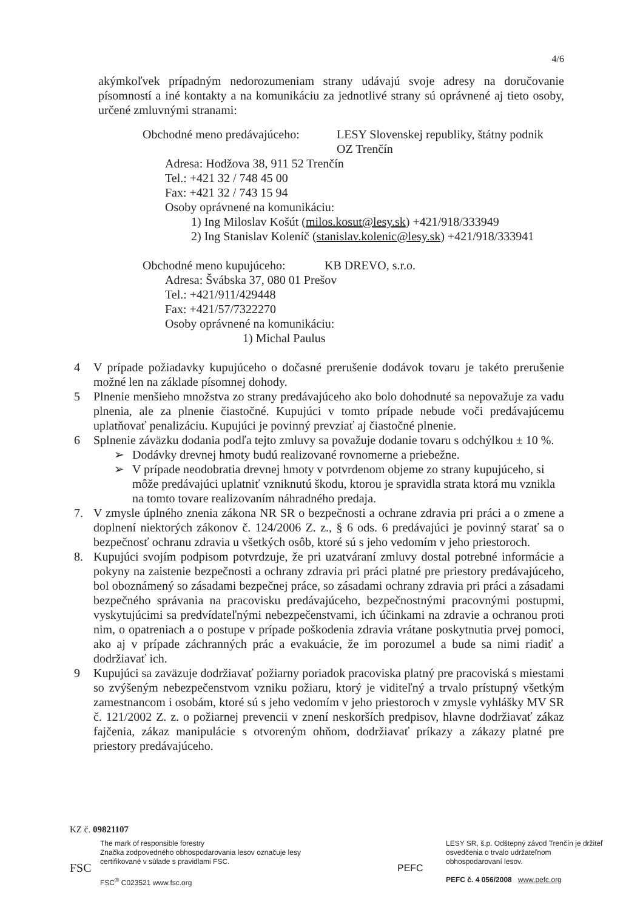4/6
akýmkoľvek prípadným nedorozumeniam strany udávajú svoje adresy na doručovanie písomností a iné kontakty a na komunikáciu za jednotlivé strany sú oprávnené aj tieto osoby, určené zmluvnými stranami:
Obchodné meno predávajúceho:
LESY Slovenskej republiky, štátny podnik
OZ Trenčín
Adresa: Hodžova 38, 911 52 Trenčín
Tel.: +421 32 / 748 45 00
Fax: +421 32 / 743 15 94
Osoby oprávnené na komunikáciu:
1) Ing Miloslav Košút (milos.kosut@lesy.sk) +421/918/333949
2) Ing Stanislav Koleníč (stanislav.kolenic@lesy.sk) +421/918/333941
Obchodné meno kupujúceho: KB DREVO, s.r.o.
Adresa: Švábska 37, 080 01 Prešov
Tel.: +421/911/429448
Fax: +421/57/7322270
Osoby oprávnené na komunikáciu:
1) Michal Paulus
4 V prípade požiadavky kupujúceho o dočasné prerušenie dodávok tovaru je takéto prerušenie možné len na základe písomnej dohody.
5 Plnenie menšieho množstva zo strany predávajúceho ako bolo dohodnuté sa nepovažuje za vadu plnenia, ale za plnenie čiastočné. Kupujúci v tomto prípade nebude voči predávajúcemu uplatňovať penalizáciu. Kupujúci je povinný prevziať aj čiastočné plnenie.
6 Splnenie záväzku dodania podľa tejto zmluvy sa považuje dodanie tovaru s odchýlkou ± 10 %.
➢ Dodávky drevnej hmoty budú realizované rovnomerne a priebežne.
➢ V prípade neodobratia drevnej hmoty v potvrdenom objeme zo strany kupujúceho, si môže predávajúci uplatniť vzniknutú škodu, ktorou je spravidla strata ktorá mu vznikla na tomto tovare realizovaním náhradného predaja.
7. V zmysle úplného znenia zákona NR SR o bezpečnosti a ochrane zdravia pri práci a o zmene a doplnení niektorých zákonov č. 124/2006 Z. z., § 6 ods. 6 predávajúci je povinný starať sa o bezpečnosť ochranu zdravia u všetkých osôb, ktoré sú s jeho vedomím v jeho priestoroch.
8. Kupujúci svojím podpisom potvrdzuje, že pri uzatváraní zmluvy dostal potrebné informácie a pokyny na zaistenie bezpečnosti a ochrany zdravia pri práci platné pre priestory predávajúceho, bol oboznámený so zásadami bezpečnej práce, so zásadami ochrany zdravia pri práci a zásadami bezpečného správania na pracovisku predávajúceho, bezpečnostnými pracovnými postupmi, vyskytujúcimi sa predvídateľnými nebezpečenstvami, ich účinkami na zdravie a ochranou proti nim, o opatreniach a o postupe v prípade poškodenia zdravia vrátane poskytnutia prvej pomoci, ako aj v prípade záchranných prác a evakuácie, že im porozumel a bude sa nimi riadiť a dodržiavať ich.
9 Kupujúci sa zaväzuje dodržiavať požiarny poriadok pracoviska platný pre pracoviská s miestami so zvýšeným nebezpečenstvom vzniku požiaru, ktorý je viditeľný a trvalo prístupný všetkým zamestnancom i osobám, ktoré sú s jeho vedomím v jeho priestoroch v zmysle vyhlášky MV SR č. 121/2002 Z. z. o požiarnej prevencii v znení neskorších predpisov, hlavne dodržiavať zákaz fajčenia, zákaz manipulácie s otvoreným ohňom, dodržiavať príkazy a zákazy platné pre priestory predávajúceho.
KZ č. 09821107
FSC
The mark of responsible forestry
Značka zodpovedného obhospodarovania lesov označuje lesy
certifikované v súlade s pravidlami FSC.
FSC<sup>®</sup> C023521 www.fsc.org
PEFC
LESY SR, š.p. Odštepný závod Trenčín je držiteľ osvedčenia o trvalo udržateľnom obhospodarovaní lesov.
PEFC č. 4 056/2008 www.pefc.org